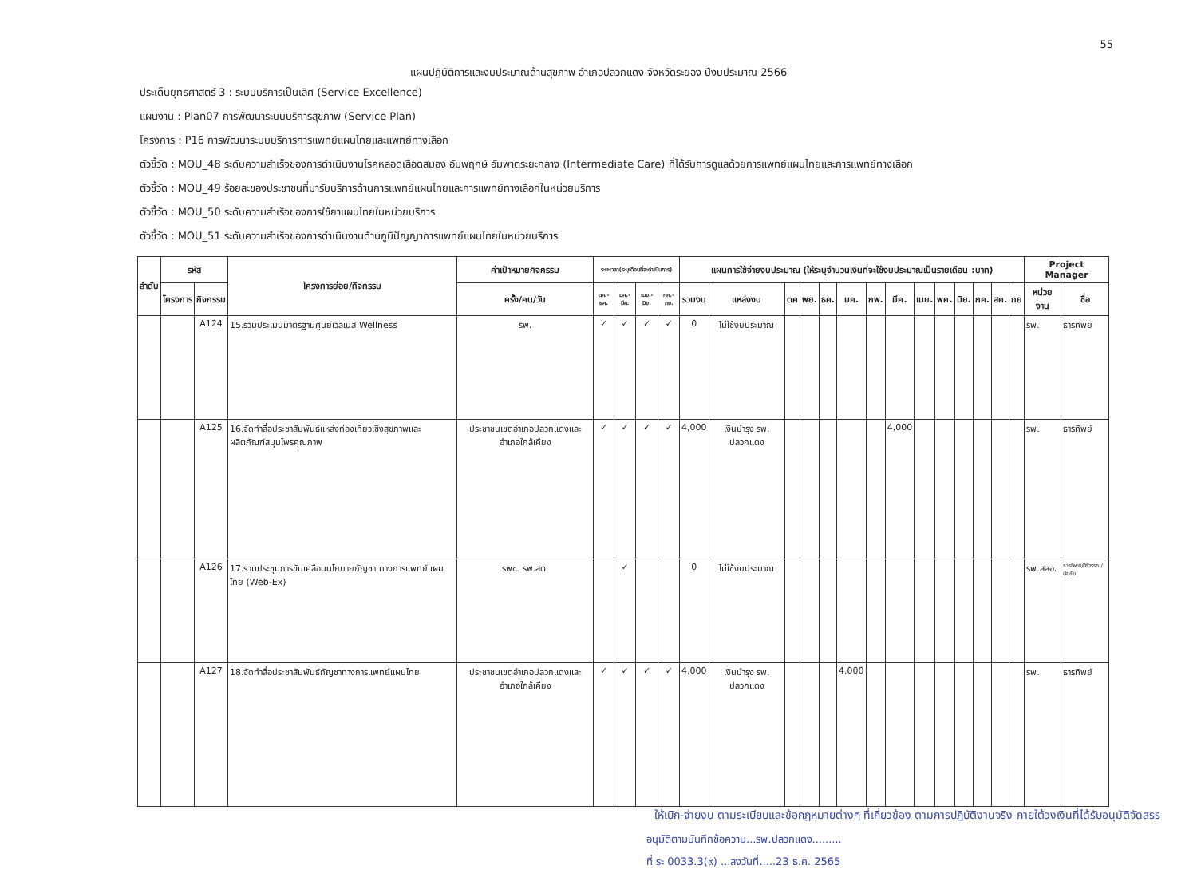55
แผนปฏิบัติการและงบประมาณด้านสุขภาพ อำเภอปลวกแดง จังหวัดระยอง ปีงบประมาณ 2566
ประเด็นยุทธศาสตร์ 3 : ระบบบริการเป็นเลิศ (Service Excellence)
แผนงาน : Plan07 การพัฒนาระบบบริการสุขภาพ (Service Plan)
โครงการ : P16 การพัฒนาระบบบริการการแพทย์แผนไทยและแพทย์ทางเลือก
ตัวชี้วัด : MOU_48 ระดับความสำเร็จของการดำเนินงานโรคหลอดเลือดสมอง อัมพฤกษ์ อัมพาตระยะกลาง (Intermediate Care) ที่ได้รับการดูแลด้วยการแพทย์แผนไทยและการแพทย์ทางเลือก
ตัวชี้วัด : MOU_49 ร้อยละของประชาชนที่มารับบริการด้านการแพทย์แผนไทยและการแพทย์ทางเลือกในหน่วยบริการ
ตัวชี้วัด : MOU_50 ระดับความสำเร็จของการใช้ยาแผนไทยในหน่วยบริการ
ตัวชี้วัด : MOU_51 ระดับความสำเร็จของการดำเนินงานด้านภูมิปัญญาการแพทย์แผนไทยในหน่วยบริการ
| ลำดับ | รหัส | | โครงการย่อย/กิจกรรม | ค่าเป้าหมายกิจกรรม | ระยะเวลา(ระบุเดือนที่จะดำเนินการ) | | | | แผนการใช้จ่ายงบประมาณ (ให้ระบุจำนวนเงินที่จะใช้งบประมาณเป็นรายเดือน :บาท) | | | | | | | | | | | | | | Project Manager | |
| --- | --- | --- | --- | --- | --- | --- | --- | --- | --- | --- | --- | --- | --- | --- | --- | --- | --- | --- | --- | --- | --- | --- | --- | --- |
| | โครงการ | กิจกรรม | | ครั้ง/คน/วัน | ตค.-ธค. | มค.-มีค. | เมย.-มิย. | กค.-กย. | รวมงบ | แหล่งงบ | ตค | พย. | ธค. | มค. | กพ. | มีค. | เมย. | พค. | มิย. | กค. | สค. | กย | หน่วยงาน | ชื่อ |
| | | A124 | 15.ร่วมประเมินมาตรฐานศูนย์เวลเนส Wellness | รพ. | ✓ | ✓ | ✓ | ✓ | 0 | ไม่ใช้งบประมาณ | | | | | | | | | | | | | รพ. | ธารทิพย์ |
| | | A125 | 16.จัดทำสื่อประชาสัมพันธ์แหล่งท่องเที่ยวเชิงสุขภาพและผลิตภัณฑ์สมุนไพรคุณภาพ | ประชาชนเขตอำเภอปลวกแดงและอำเภอใกล้เคียง | ✓ | ✓ | ✓ | ✓ | 4,000 | เงินบำรุง รพ. ปลวกแดง | | | | | | 4,000 | | | | | | | รพ. | ธารทิพย์ |
| | | A126 | 17.ร่วมประชุมการขับเคลื่อนนโยบายกัญชา ทางการแพทย์แผนไทย (Web-Ex) | รพช. รพ.สต. | | ✓ | | | 0 | ไม่ใช้งบประมาณ | | | | | | | | | | | | | รพ.สสอ. | ธารทิพย์/ศิริวรรณ/นัยชัย |
| | | A127 | 18.จัดทำสื่อประชาสัมพันธ์กัญชาทางการแพทย์แผนไทย | ประชาชนเขตอำเภอปลวกแดงและอำเภอใกล้เคียง | ✓ | ✓ | ✓ | ✓ | 4,000 | เงินบำรุง รพ. ปลวกแดง | | | | 4,000 | | | | | | | | | รพ. | ธารทิพย์ |
ให้เบิก-จ่ายงบ ตามระเบียบและข้อกฎหมายต่างๆ ที่เกี่ยวข้อง ตามการปฏิบัติงานจริง ภายใต้วงเงินที่ได้รับอนุมัติจัดสรร
อนุมัติตามบันทึกข้อความ...รพ.ปลวกแดง.........
ที่ ระ 0033.3(๙) ...ลงวันที่.....23 ธ.ค. 2565